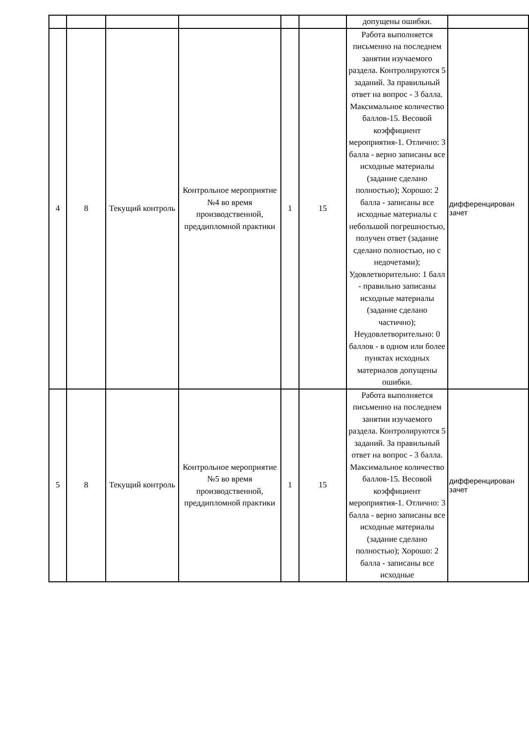| | | | | | | допущены ошибки. | |
| 4 | 8 | Текущий контроль | Контрольное мероприятие №4 во время производственной, преддипломной практики | 1 | 15 | Работа выполняется письменно на последнем занятии изучаемого раздела. Контролируются 5 заданий. За правильный ответ на вопрос - 3 балла. Максимальное количество баллов-15. Весовой коэффициент мероприятия-1. Отлично: 3 балла - верно записаны все исходные материалы (задание сделано полностью); Хорошо: 2 балла - записаны все исходные материалы с небольшой погрешностью, получен ответ (задание сделано полностью, но с недочетами); Удовлетворительно: 1 балл - правильно записаны исходные материалы (задание сделано частично); Неудовлетворительно: 0 баллов - в одном или более пунктах исходных материалов допущены ошибки. | дифференцирован зачет |
| 5 | 8 | Текущий контроль | Контрольное мероприятие №5 во время производственной, преддипломной практики | 1 | 15 | Работа выполняется письменно на последнем занятии изучаемого раздела. Контролируются 5 заданий. За правильный ответ на вопрос - 3 балла. Максимальное количество баллов-15. Весовой коэффициент мероприятия-1. Отлично: 3 балла - верно записаны все исходные материалы (задание сделано полностью); Хорошо: 2 балла - записаны все исходные | дифференцирован зачет |